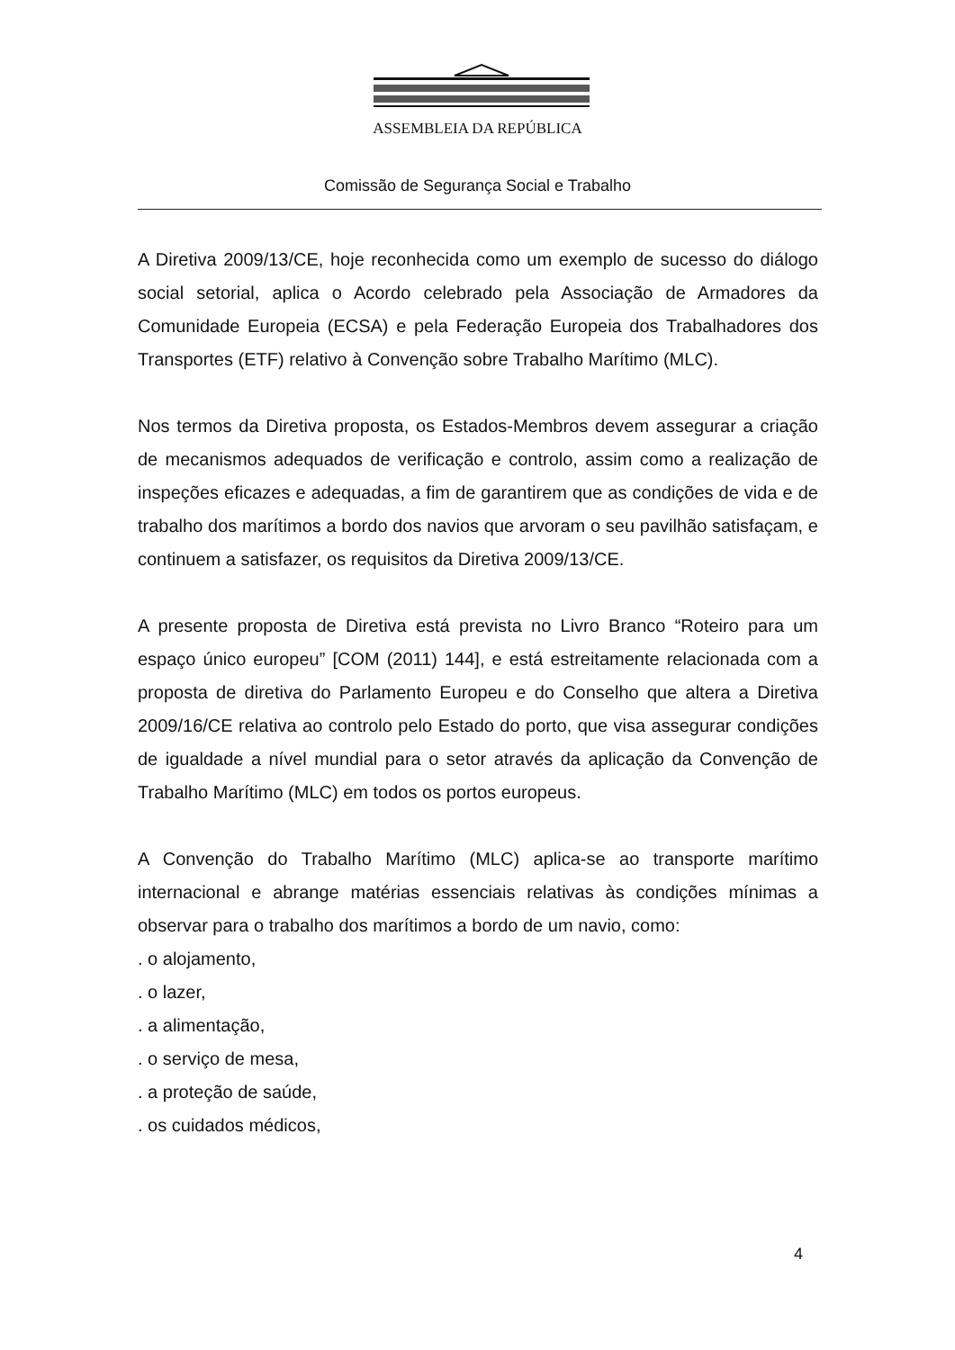ASSEMBLEIA DA REPÚBLICA
Comissão de Segurança Social e Trabalho
A Diretiva 2009/13/CE, hoje reconhecida como um exemplo de sucesso do diálogo social setorial, aplica o Acordo celebrado pela Associação de Armadores da Comunidade Europeia (ECSA) e pela Federação Europeia dos Trabalhadores dos Transportes (ETF) relativo à Convenção sobre Trabalho Marítimo (MLC).
Nos termos da Diretiva proposta, os Estados-Membros devem assegurar a criação de mecanismos adequados de verificação e controlo, assim como a realização de inspeções eficazes e adequadas, a fim de garantirem que as condições de vida e de trabalho dos marítimos a bordo dos navios que arvoram o seu pavilhão satisfaçam, e continuem a satisfazer, os requisitos da Diretiva 2009/13/CE.
A presente proposta de Diretiva está prevista no Livro Branco “Roteiro para um espaço único europeu” [COM (2011) 144], e está estreitamente relacionada com a proposta de diretiva do Parlamento Europeu e do Conselho que altera a Diretiva 2009/16/CE relativa ao controlo pelo Estado do porto, que visa assegurar condições de igualdade a nível mundial para o setor através da aplicação da Convenção de Trabalho Marítimo (MLC) em todos os portos europeus.
A Convenção do Trabalho Marítimo (MLC) aplica-se ao transporte marítimo internacional e abrange matérias essenciais relativas às condições mínimas a observar para o trabalho dos marítimos a bordo de um navio, como:
. o alojamento,
. o lazer,
. a alimentação,
. o serviço de mesa,
. a proteção de saúde,
. os cuidados médicos,
4